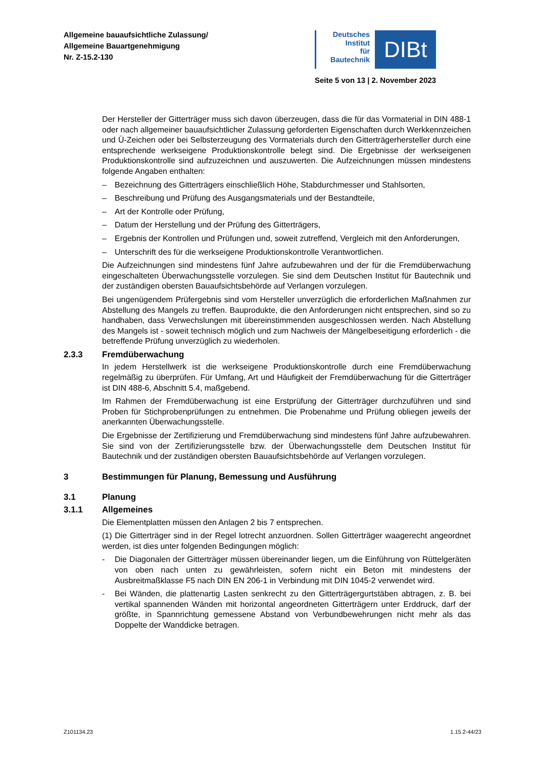Allgemeine bauaufsichtliche Zulassung/
Allgemeine Bauartgenehmigung
Nr. Z-15.2-130
Deutsches
Institut
für
Bautechnik
DIBt
Seite 5 von 13 | 2. November 2023
Der Hersteller der Gitterträger muss sich davon überzeugen, dass die für das Vormaterial in DIN 488-1 oder nach allgemeiner bauaufsichtlicher Zulassung geforderten Eigenschaften durch Werkkennzeichen und Ü-Zeichen oder bei Selbsterzeugung des Vormaterials durch den Gitterträgerhersteller durch eine entsprechende werkseigene Produktionskontrolle belegt sind. Die Ergebnisse der werkseigenen Produktionskontrolle sind aufzuzeichnen und auszuwerten. Die Aufzeichnungen müssen mindestens folgende Angaben enthalten:
– Bezeichnung des Gitterträgers einschließlich Höhe, Stabdurchmesser und Stahlsorten,
– Beschreibung und Prüfung des Ausgangsmaterials und der Bestandteile,
– Art der Kontrolle oder Prüfung,
– Datum der Herstellung und der Prüfung des Gitterträgers,
– Ergebnis der Kontrollen und Prüfungen und, soweit zutreffend, Vergleich mit den Anforderungen,
– Unterschrift des für die werkseigene Produktionskontrolle Verantwortlichen.
Die Aufzeichnungen sind mindestens fünf Jahre aufzubewahren und der für die Fremdüberwachung eingeschalteten Überwachungsstelle vorzulegen. Sie sind dem Deutschen Institut für Bautechnik und der zuständigen obersten Bauaufsichtsbehörde auf Verlangen vorzulegen.
Bei ungenügendem Prüfergebnis sind vom Hersteller unverzüglich die erforderlichen Maßnahmen zur Abstellung des Mangels zu treffen. Bauprodukte, die den Anforderungen nicht entsprechen, sind so zu handhaben, dass Verwechslungen mit übereinstimmenden ausgeschlossen werden. Nach Abstellung des Mangels ist - soweit technisch möglich und zum Nachweis der Mängelbeseitigung erforderlich - die betreffende Prüfung unverzüglich zu wiederholen.
2.3.3 Fremdüberwachung
In jedem Herstellwerk ist die werkseigene Produktionskontrolle durch eine Fremdüberwachung regelmäßig zu überprüfen. Für Umfang, Art und Häufigkeit der Fremdüberwachung für die Gitterträger ist DIN 488-6, Abschnitt 5.4, maßgebend.
Im Rahmen der Fremdüberwachung ist eine Erstprüfung der Gitterträger durchzuführen und sind Proben für Stichprobenprüfungen zu entnehmen. Die Probenahme und Prüfung obliegen jeweils der anerkannten Überwachungsstelle.
Die Ergebnisse der Zertifizierung und Fremdüberwachung sind mindestens fünf Jahre aufzubewahren. Sie sind von der Zertifizierungsstelle bzw. der Überwachungsstelle dem Deutschen Institut für Bautechnik und der zuständigen obersten Bauaufsichtsbehörde auf Verlangen vorzulegen.
3 Bestimmungen für Planung, Bemessung und Ausführung
3.1 Planung
3.1.1 Allgemeines
Die Elementplatten müssen den Anlagen 2 bis 7 entsprechen.
(1) Die Gitterträger sind in der Regel lotrecht anzuordnen. Sollen Gitterträger waagerecht angeordnet werden, ist dies unter folgenden Bedingungen möglich:
- Die Diagonalen der Gitterträger müssen übereinander liegen, um die Einführung von Rüttelgeräten von oben nach unten zu gewährleisten, sofern nicht ein Beton mit mindestens der Ausbreitmaßklasse F5 nach DIN EN 206-1 in Verbindung mit DIN 1045-2 verwendet wird.
- Bei Wänden, die plattenartig Lasten senkrecht zu den Gitterträgergurtstäben abtragen, z. B. bei vertikal spannenden Wänden mit horizontal angeordneten Gitterträgern unter Erddruck, darf der größte, in Spannrichtung gemessene Abstand von Verbundbewehrungen nicht mehr als das Doppelte der Wanddicke betragen.
Z101134.23 1.15.2-44/23